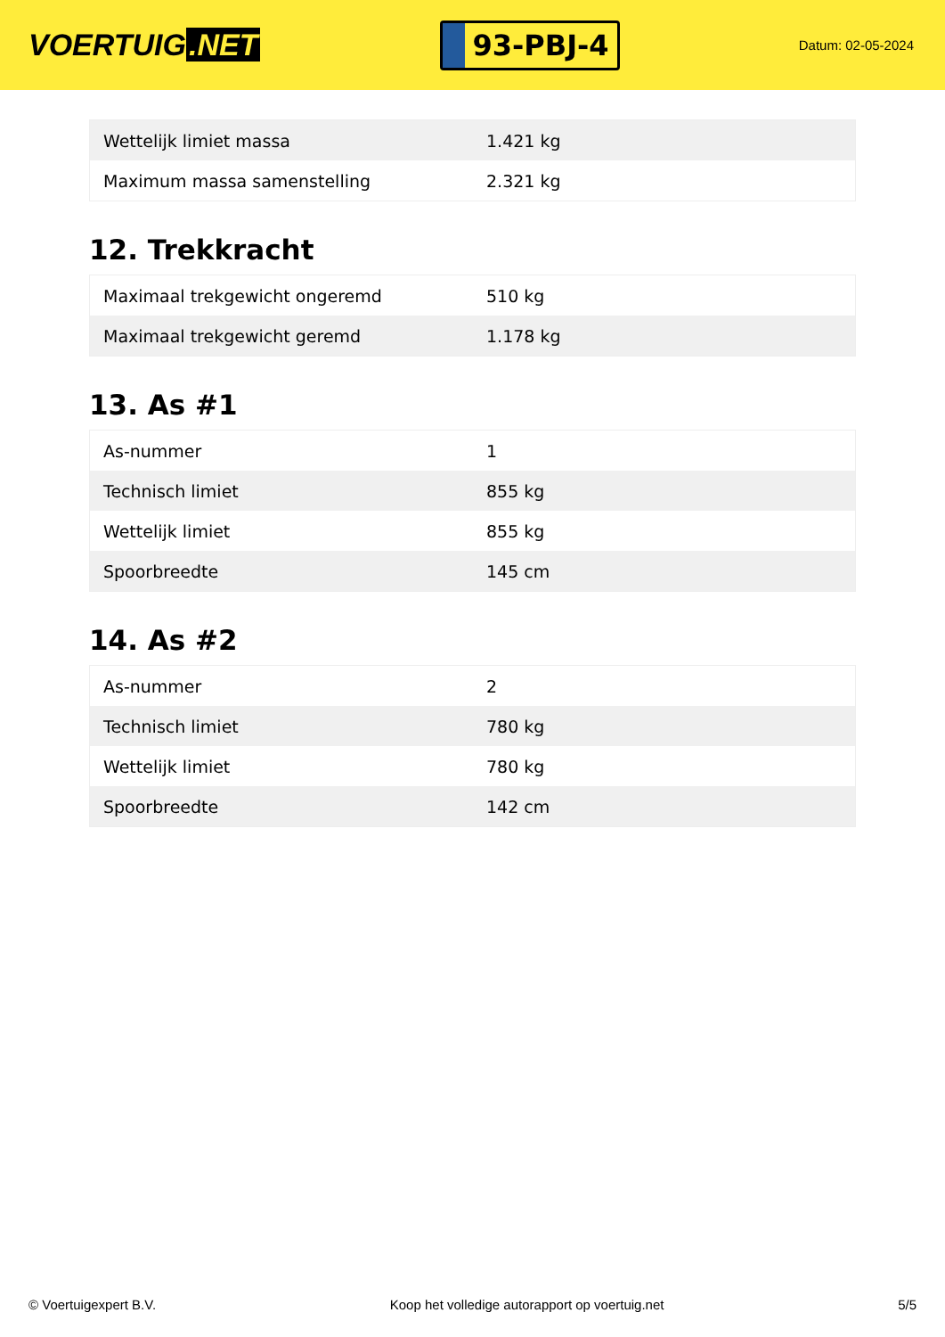VOERTUIG.NET
93-PBJ-4
Datum: 02-05-2024
| Wettelijk limiet massa | 1.421 kg |
| Maximum massa samenstelling | 2.321 kg |
12. Trekkracht
| Maximaal trekgewicht ongeremd | 510 kg |
| Maximaal trekgewicht geremd | 1.178 kg |
13. As #1
| As-nummer | 1 |
| Technisch limiet | 855 kg |
| Wettelijk limiet | 855 kg |
| Spoorbreedte | 145 cm |
14. As #2
| As-nummer | 2 |
| Technisch limiet | 780 kg |
| Wettelijk limiet | 780 kg |
| Spoorbreedte | 142 cm |
© Voertuigexpert B.V. Koop het volledige autorapport op voertuig.net 5/5